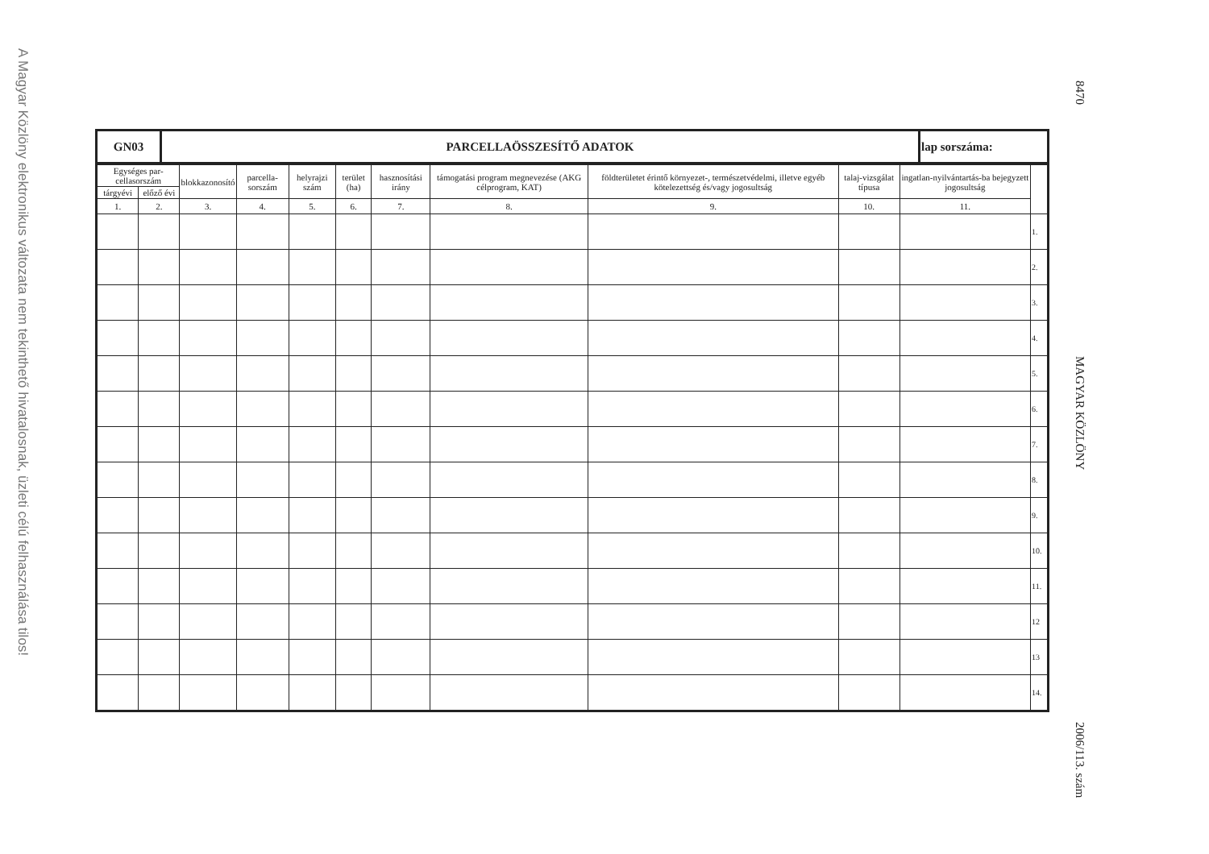A Magyar Közlöny elektronikus változata nem tekinthető hivatalosnak, üzleti célú felhasználása tilos!
8470 MAGYAR KÖZLÖNY 2006/113. szám
| GN03 | PARCELLAÖSSZESÍTŐ ADATOK | lap sorszáma: |
| Egységes par-cellasorszám | | blokkazonosító | parcella-sorszám | helyrajzi szám | terület (ha) | hasznosítási irány | támogatási program megnevezése (AKG célprogram, KAT) | földterületet érintő környezet-, természetvédelmi, illetve egyéb kötelezettség és/vagy jogosultság | talaj-vizsgálat típusa | ingatlan-nyilvántartás-ba bejegyzett jogosultság | |
| --- | --- | --- | --- | --- | --- | --- | --- | --- | --- | --- | --- |
| tárgyévi | előző évi | | | | | | | | | | |
| 1. | 2. | 3. | 4. | 5. | 6. | 7. | 8. | 9. | 10. | 11. | |
| | | | | | | | | | | | 1. |
| | | | | | | | | | | | 2. |
| | | | | | | | | | | | 3. |
| | | | | | | | | | | | 4. |
| | | | | | | | | | | | 5. |
| | | | | | | | | | | | 6. |
| | | | | | | | | | | | 7. |
| | | | | | | | | | | | 8. |
| | | | | | | | | | | | 9. |
| | | | | | | | | | | | 10. |
| | | | | | | | | | | | 11. |
| | | | | | | | | | | | 12 |
| | | | | | | | | | | | 13 |
| | | | | | | | | | | | 14. |